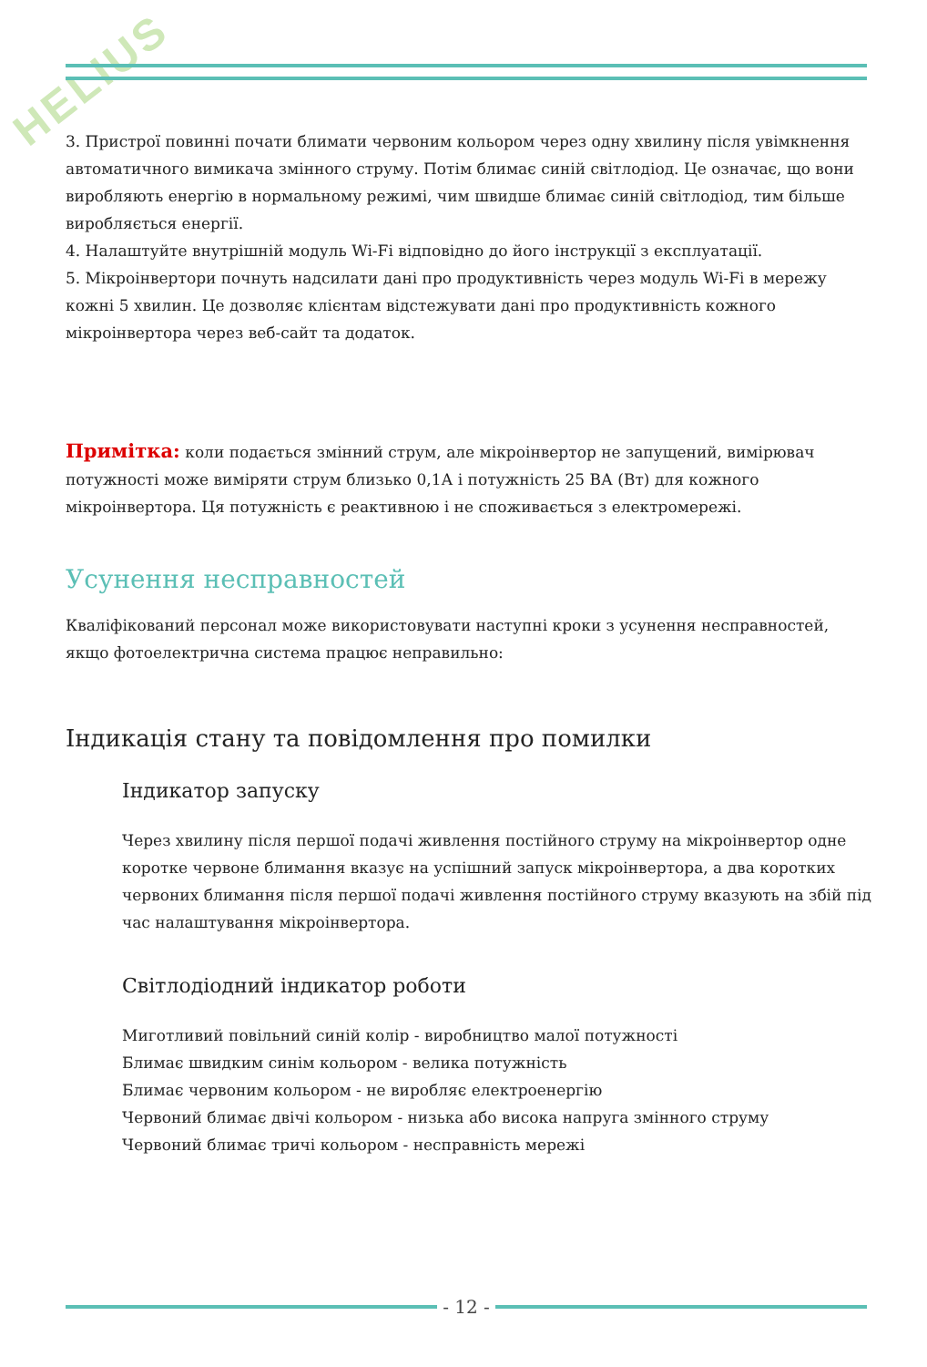HELIUS
3. Пристрої повинні почати блимати червоним кольором через одну хвилину після увімкнення автоматичного вимикача змінного струму. Потім блимає синій світлодіод. Це означає, що вони виробляють енергію в нормальному режимі, чим швидше блимає синій світлодіод, тим більше виробляється енергії.
4. Налаштуйте внутрішній модуль Wi-Fi відповідно до його інструкції з експлуатації.
5. Мікроінвертори почнуть надсилати дані про продуктивність через модуль Wi-Fi в мережу кожні 5 хвилин. Це дозволяє клієнтам відстежувати дані про продуктивність кожного мікроінвертора через веб-сайт та додаток.
Примітка: коли подається змінний струм, але мікроінвертор не запущений, вимірювач потужності може виміряти струм близько 0,1А і потужність 25 ВА (Вт) для кожного мікроінвертора. Ця потужність є реактивною і не споживається з електромережі.
Усунення несправностей
Кваліфікований персонал може використовувати наступні кроки з усунення несправностей, якщо фотоелектрична система працює неправильно:
Індикація стану та повідомлення про помилки
Індикатор запуску
Через хвилину після першої подачі живлення постійного струму на мікроінвертор одне коротке червоне блимання вказує на успішний запуск мікроінвертора, а два коротких червоних блимання після першої подачі живлення постійного струму вказують на збій під час налаштування мікроінвертора.
Світлодіодний індикатор роботи
Миготливий повільний синій колір - виробництво малої потужності
Блимає швидким синім кольором - велика потужність
Блимає червоним кольором - не виробляє електроенергію
Червоний блимає двічі кольором - низька або висока напруга змінного струму
Червоний блимає тричі кольором - несправність мережі
- 12 -